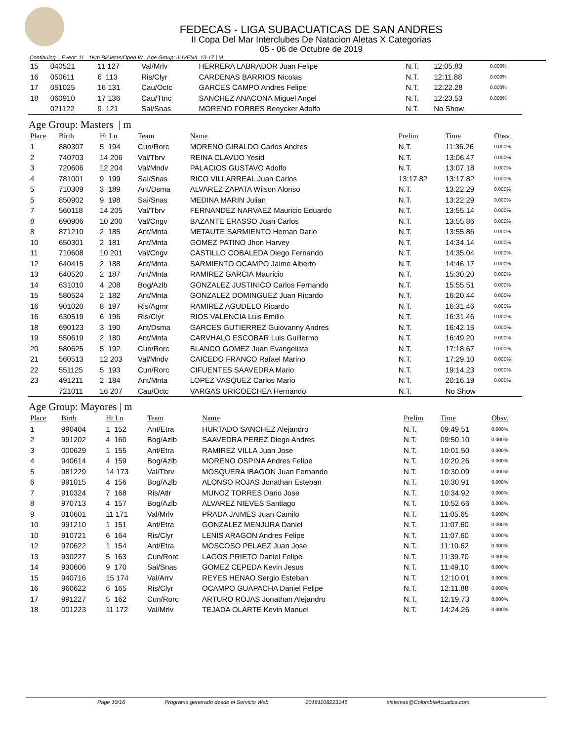FEDECAS - LIGA SUBACUATICAS DE SAN ANDRES
II Copa Del Mar Interclubes De Natacion Aletas X Categorias
05 - 06 de Octubre de 2019
Continuing... Event: 11 1Km BiAletas/Open W Age Group: JUVENIL 13-17 | M
| 15 | 040521 | 11 127 | Val/Mrlv | HERRERA LABRADOR Juan Felipe | N.T. | 12:05.83 | 0.000% |
| 16 | 050611 | 6 113 | Ris/Clyr | CARDENAS BARRIOS Nicolas | N.T. | 12:11.88 | 0.000% |
| 17 | 051025 | 16 131 | Cau/Octc | GARCES CAMPO Andres Felipe | N.T. | 12:22.28 | 0.000% |
| 18 | 060910 | 17 136 | Cau/Ttnc | SANCHEZ ANACONA Miguel Angel | N.T. | 12:23.53 | 0.000% |
| | 021122 | 9 121 | Sai/Snas | MORENO FORBES Beeycker Adolfo | N.T. | No Show | |
Age Group: Masters | m
| Place | Birth | Ht Ln | Team | Name | Prelim | Time | Obsv. |
| --- | --- | --- | --- | --- | --- | --- | --- |
| 1 | 880307 | 5 194 | Cun/Rorc | MORENO GIRALDO Carlos Andres | N.T. | 11:36.26 | 0.000% |
| 2 | 740703 | 14 206 | Val/Tbrv | REINA CLAVIJO Yesid | N.T. | 13:06.47 | 0.000% |
| 3 | 720606 | 12 204 | Val/Mndv | PALACIOS GUSTAVO Adolfo | N.T. | 13:07.18 | 0.000% |
| 4 | 781001 | 9 199 | Sai/Snas | RICO VILLARREAL Juan Carlos | 13:17.82 | 13:17.82 | 0.000% |
| 5 | 710309 | 3 189 | Ant/Dsma | ALVAREZ ZAPATA Wilson Alonso | N.T. | 13:22.29 | 0.000% |
| 5 | 850902 | 9 198 | Sai/Snas | MEDINA MARIN Julian | N.T. | 13:22.29 | 0.000% |
| 7 | 560118 | 14 205 | Val/Tbrv | FERNANDEZ NARVAEZ Mauricio Eduardo | N.T. | 13:55.14 | 0.000% |
| 8 | 690906 | 10 200 | Val/Cngv | BAZANTE ERASSO Juan Carlos | N.T. | 13:55.86 | 0.000% |
| 8 | 871210 | 2 185 | Ant/Mnta | METAUTE SARMIENTO Hernan Dario | N.T. | 13:55.86 | 0.000% |
| 10 | 650301 | 2 181 | Ant/Mnta | GOMEZ PATINO Jhon Harvey | N.T. | 14:34.14 | 0.000% |
| 11 | 710608 | 10 201 | Val/Cngv | CASTILLO COBALEDA Diego Fernando | N.T. | 14:35.04 | 0.000% |
| 12 | 640415 | 2 188 | Ant/Mnta | SARMIENTO OCAMPO Jaime Alberto | N.T. | 14:46.17 | 0.000% |
| 13 | 640520 | 2 187 | Ant/Mnta | RAMIREZ GARCIA Mauricio | N.T. | 15:30.20 | 0.000% |
| 14 | 631010 | 4 208 | Bog/Azlb | GONZALEZ JUSTINICO Carlos Fernando | N.T. | 15:55.51 | 0.000% |
| 15 | 580524 | 2 182 | Ant/Mnta | GONZALEZ DOMINGUEZ Juan Ricardo | N.T. | 16:20.44 | 0.000% |
| 16 | 901020 | 8 197 | Ris/Agmr | RAMIREZ AGUDELO Ricardo | N.T. | 16:31.46 | 0.000% |
| 16 | 630519 | 6 196 | Ris/Clyr | RIOS VALENCIA Luis Emilio | N.T. | 16:31.46 | 0.000% |
| 18 | 690123 | 3 190 | Ant/Dsma | GARCES GUTIERREZ Guiovanny Andres | N.T. | 16:42.15 | 0.000% |
| 19 | 550619 | 2 180 | Ant/Mnta | CARVHALO ESCOBAR Luis Guillermo | N.T. | 16:49.20 | 0.000% |
| 20 | 580625 | 5 192 | Cun/Rorc | BLANCO GOMEZ Juan Evangelista | N.T. | 17:18.67 | 0.000% |
| 21 | 560513 | 12 203 | Val/Mndv | CAICEDO FRANCO Rafael Marino | N.T. | 17:29.10 | 0.000% |
| 22 | 551125 | 5 193 | Cun/Rorc | CIFUENTES SAAVEDRA Mario | N.T. | 19:14.23 | 0.000% |
| 23 | 491211 | 2 184 | Ant/Mnta | LOPEZ VASQUEZ Carlos Mario | N.T. | 20:16.19 | 0.000% |
| | 721011 | 16 207 | Cau/Octc | VARGAS URICOECHEA Hernando | N.T. | No Show | |
Age Group: Mayores | m
| Place | Birth | Ht Ln | Team | Name | Prelim | Time | Obsv. |
| --- | --- | --- | --- | --- | --- | --- | --- |
| 1 | 990404 | 1 152 | Ant/Etra | HURTADO SANCHEZ Alejandro | N.T. | 09:49.51 | 0.000% |
| 2 | 991202 | 4 160 | Bog/Azlb | SAAVEDRA PEREZ Diego Andres | N.T. | 09:50.10 | 0.000% |
| 3 | 000629 | 1 155 | Ant/Etra | RAMIREZ VILLA Juan Jose | N.T. | 10:01.50 | 0.000% |
| 4 | 940614 | 4 159 | Bog/Azlb | MORENO OSPINA Andres Felipe | N.T. | 10:20.26 | 0.000% |
| 5 | 981229 | 14 173 | Val/Tbrv | MOSQUERA IBAGON Juan Fernando | N.T. | 10:30.09 | 0.000% |
| 6 | 991015 | 4 156 | Bog/Azlb | ALONSO ROJAS Jonathan Esteban | N.T. | 10:30.91 | 0.000% |
| 7 | 910324 | 7 168 | Ris/Atlr | MUNOZ TORRES Dario Jose | N.T. | 10:34.92 | 0.000% |
| 8 | 970713 | 4 157 | Bog/Azlb | ALVAREZ NIEVES Santiago | N.T. | 10:52.66 | 0.000% |
| 9 | 010601 | 11 171 | Val/Mrlv | PRADA JAIMES Juan Camilo | N.T. | 11:05.65 | 0.000% |
| 10 | 991210 | 1 151 | Ant/Etra | GONZALEZ MENJURA Daniel | N.T. | 11:07.60 | 0.000% |
| 10 | 910721 | 6 164 | Ris/Clyr | LENIS ARAGON Andres Felipe | N.T. | 11:07.60 | 0.000% |
| 12 | 970622 | 1 154 | Ant/Etra | MOSCOSO PELAEZ Juan Jose | N.T. | 11:10.62 | 0.000% |
| 13 | 930227 | 5 163 | Cun/Rorc | LAGOS PRIETO Daniel Felipe | N.T. | 11:39.70 | 0.000% |
| 14 | 930606 | 9 170 | Sai/Snas | GOMEZ CEPEDA Kevin Jesus | N.T. | 11:49.10 | 0.000% |
| 15 | 940716 | 15 174 | Val/Arrv | REYES HENAO Sergio Esteban | N.T. | 12:10.01 | 0.000% |
| 16 | 960622 | 6 165 | Ris/Clyr | OCAMPO GUAPACHA Daniel Felipe | N.T. | 12:11.88 | 0.000% |
| 17 | 991227 | 5 162 | Cun/Rorc | ARTURO ROJAS Jonathan Alejandro | N.T. | 12:19.73 | 0.000% |
| 18 | 001223 | 11 172 | Val/Mrlv | TEJADA OLARTE Kevin Manuel | N.T. | 14:24.26 | 0.000% |
Page 10/16 Programa generado desde el Servicio Web 20191108223145 sistemas@ColombiaAcuatica.com